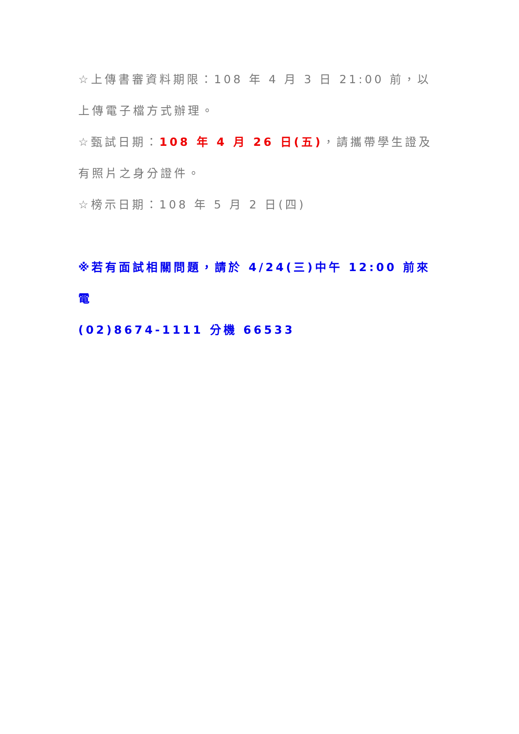☆上傳書審資料期限：108 年 4 月 3 日 21:00 前，以上傳電子檔方式辦理。
☆甄試日期：108 年 4 月 26 日(五)，請攜帶學生證及有照片之身分證件。
☆榜示日期：108 年 5 月 2 日(四)
※若有面試相關問題，請於 4/24(三)中午 12:00 前來電
(02)8674-1111 分機 66533